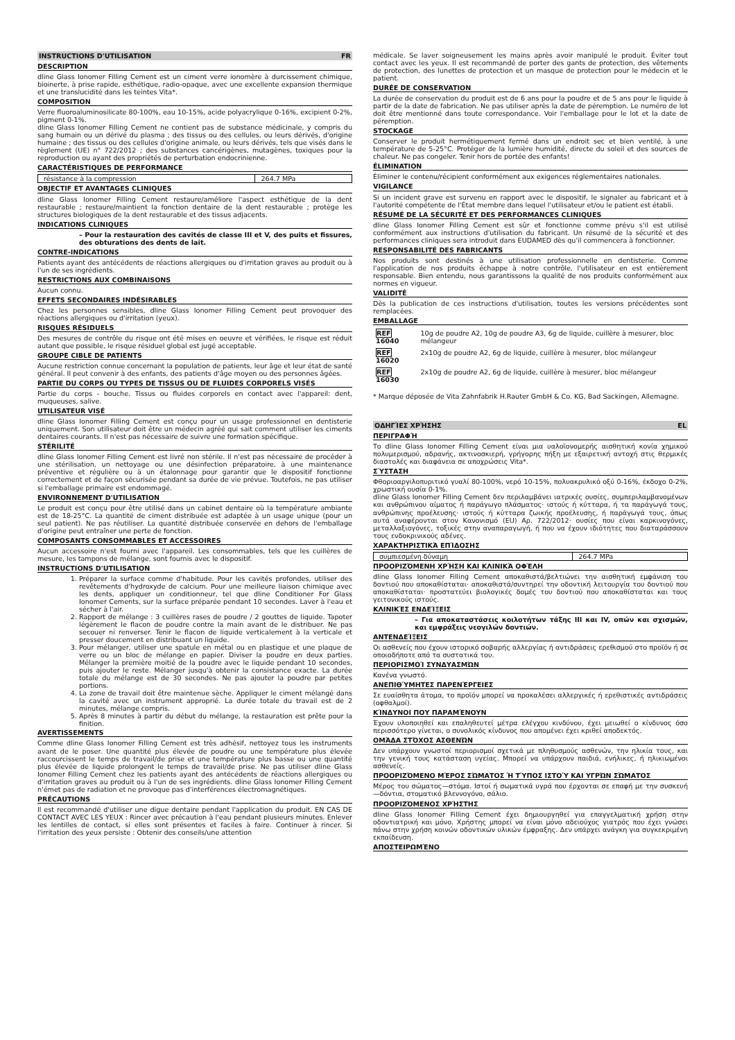INSTRUCTIONS D'UTILISATION FR
DESCRIPTION
dline Glass Ionomer Filling Cement est un ciment verre ionomère à durcissement chimique, bioinerte, à prise rapide, esthétique, radio-opaque, avec une excellente expansion thermique et une translucidité dans les teintes Vita*.
COMPOSITION
Verre fluoroaluminosilicate 80-100%, eau 10-15%, acide polyacrylique 0-16%, excipient 0-2%, pigment 0-1%.
dline Glass Ionomer Filling Cement ne contient pas de substance médicinale, y compris du sang humain ou un dérivé du plasma ; des tissus ou des cellules, ou leurs dérivés, d'origine humaine ; des tissus ou des cellules d'origine animale, ou leurs dérivés, tels que visés dans le règlement (UE) n° 722/2012 ; des substances cancérigènes, mutagènes, toxiques pour la reproduction ou ayant des propriétés de perturbation endocrinienne.
CARACTÉRISTIQUES DE PERFORMANCE
| résistance à la compression | 264.7 MPa |
OBJECTIF ET AVANTAGES CLINIQUES
dline Glass Ionomer Filling Cement restaure/améliore l'aspect esthétique de la dent restaurable ; restaure/maintient la fonction dentaire de la dent restaurable ; protège les structures biologiques de la dent restaurable et des tissus adjacents.
INDICATIONS CLINIQUES
– Pour la restauration des cavités de classe III et V, des puits et fissures, des obturations des dents de lait.
CONTRE-INDICATIONS
Patients ayant des antécédents de réactions allergiques ou d'irritation graves au produit ou à l'un de ses ingrédients.
RESTRICTIONS AUX COMBINAISONS
Aucun connu.
EFFETS SECONDAIRES INDÉSIRABLES
Chez les personnes sensibles, dline Glass Ionomer Filling Cement peut provoquer des réactions allergiques ou d'irritation (yeux).
RISQUES RÉSIDUELS
Des mesures de contrôle du risque ont été mises en oeuvre et vérifiées, le risque est réduit autant que possible, le risque résiduel global est jugé acceptable.
GROUPE CIBLE DE PATIENTS
Aucune restriction connue concernant la population de patients, leur âge et leur état de santé général. Il peut convenir à des enfants, des patients d'âge moyen ou des personnes âgées.
PARTIE DU CORPS OU TYPES DE TISSUS OU DE FLUIDES CORPORELS VISÉS
Partie du corps - bouche. Tissus ou fluides corporels en contact avec l'appareil: dent, muqueuses, salive.
UTILISATEUR VISÉ
dline Glass Ionomer Filling Cement est conçu pour un usage professionnel en dentisterie uniquement. Son utilisateur doit être un médecin agréé qui sait comment utiliser les ciments dentaires courants. Il n'est pas nécessaire de suivre une formation spécifique.
STÉRILITÉ
dline Glass Ionomer Filling Cement est livré non stérile. Il n'est pas nécessaire de procéder à une stérilisation, un nettoyage ou une désinfection préparatoire, à une maintenance préventive et régulière ou à un étalonnage pour garantir que le dispositif fonctionne correctement et de façon sécurisée pendant sa durée de vie prévue. Toutefois, ne pas utiliser si l'emballage primaire est endommagé.
ENVIRONNEMENT D'UTILISATION
Le produit est conçu pour être utilisé dans un cabinet dentaire où la température ambiante est de 18-25°C. La quantité de ciment distribuée est adaptée à un usage unique (pour un seul patient). Ne pas réutiliser. La quantité distribuée conservée en dehors de l'emballage d'origine peut entraîner une perte de fonction.
COMPOSANTS CONSOMMABLES ET ACCESSOIRES
Aucun accessoire n'est fourni avec l'appareil. Les consommables, tels que les cuillères de mesure, les tampons de mélange, sont fournis avec le dispositif.
INSTRUCTIONS D'UTILISATION
1. Préparer la surface comme d'habitude. Pour les cavités profondes, utiliser des revêtements d'hydroxyde de calcium. Pour une meilleure liaison chimique avec les dents, appliquer un conditionneur, tel que dline Conditioner For Glass Ionomer Cements, sur la surface préparée pendant 10 secondes. Laver à l'eau et sécher à l'air.
2. Rapport de mélange : 3 cuillères rases de poudre / 2 gouttes de liquide. Tapoter légèrement le flacon de poudre contre la main avant de le distribuer. Ne pas secouer ni renverser. Tenir le flacon de liquide verticalement à la verticale et presser doucement en distribuant un liquide.
3. Pour mélanger, utiliser une spatule en métal ou en plastique et une plaque de verre ou un bloc de mélange en papier. Diviser la poudre en deux parties. Mélanger la première moitié de la poudre avec le liquide pendant 10 secondes, puis ajouter le reste. Mélanger jusqu'à obtenir la consistance exacte. La durée totale du mélange est de 30 secondes. Ne pas ajouter la poudre par petites portions.
4. La zone de travail doit être maintenue sèche. Appliquer le ciment mélangé dans la cavité avec un instrument approprié. La durée totale du travail est de 2 minutes, mélange compris.
5. Après 8 minutes à partir du début du mélange, la restauration est prête pour la finition.
AVERTISSEMENTS
Comme dline Glass Ionomer Filling Cement est très adhésif, nettoyez tous les instruments avant de le poser. Une quantité plus élevée de poudre ou une température plus élevée raccourcissent le temps de travail/de prise et une température plus basse ou une quantité plus élevée de liquide prolongent le temps de travail/de prise. Ne pas utiliser dline Glass Ionomer Filling Cement chez les patients ayant des antécédents de réactions allergiques ou d'irritation graves au produit ou à l'un de ses ingrédients. dline Glass Ionomer Filling Cement n'émet pas de radiation et ne provoque pas d'interférences électromagnétiques.
PRÉCAUTIONS
Il est recommandé d'utiliser une digue dentaire pendant l'application du produit. EN CAS DE CONTACT AVEC LES YEUX : Rincer avec précaution à l'eau pendant plusieurs minutes. Enlever les lentilles de contact, si elles sont présentes et faciles à faire. Continuer à rincer. Si l'irritation des yeux persiste : Obtenir des conseils/une attention
médicale. Se laver soigneusement les mains après avoir manipulé le produit. Éviter tout contact avec les yeux. Il est recommandé de porter des gants de protection, des vêtements de protection, des lunettes de protection et un masque de protection pour le médecin et le patient.
DURÉE DE CONSERVATION
La durée de conservation du produit est de 6 ans pour la poudre et de 5 ans pour le liquide à partir de la date de fabrication. Ne pas utiliser après la date de péremption. Le numéro de lot doit être mentionné dans toute correspondance. Voir l'emballage pour le lot et la date de péremption.
STOCKAGE
Conserver le produit hermétiquement fermé dans un endroit sec et bien ventilé, à une température de 5-25°C. Protéger de la lumière humidité, directe du soleil et des sources de chaleur. Ne pas congeler. Tenir hors de portée des enfants!
ÉLIMINATION
Éliminer le contenu/récipient conformément aux exigences réglementaires nationales.
VIGILANCE
Si un incident grave est survenu en rapport avec le dispositif, le signaler au fabricant et à l'autorité compétente de l'État membre dans lequel l'utilisateur et/ou le patient est établi.
RÉSUMÉ DE LA SÉCURITÉ ET DES PERFORMANCES CLINIQUES
dline Glass Ionomer Filling Cement est sûr et fonctionne comme prévu s'il est utilisé conformément aux instructions d'utilisation du fabricant. Un résumé de la sécurité et des performances cliniques sera introduit dans EUDAMED dès qu'il commencera à fonctionner.
RESPONSABILITÉ DES FABRICANTS
Nos produits sont destinés à une utilisation professionnelle en dentisterie. Comme l'application de nos produits échappe à notre contrôle, l'utilisateur en est entièrement responsable. Bien entendu, nous garantissons la qualité de nos produits conformément aux normes en vigueur.
VALIDITÉ
Dès la publication de ces instructions d'utilisation, toutes les versions précédentes sont remplacées.
EMBALLAGE
| REF 16040 | 10g de poudre A2, 10g de poudre A3, 6g de liquide, cuillère à mesurer, bloc mélangeur |
| REF 16020 | 2x10g de poudre A2, 6g de liquide, cuillère à mesurer, bloc mélangeur |
| REF 16030 | 2x10g de poudre A2, 6g de liquide, cuillère à mesurer, bloc mélangeur |
* Marque déposée de Vita Zahnfabrik H.Rauter GmbH & Co. KG, Bad Sackingen, Allemagne.
ΟΔΗΓΊΕΣ ΧΡΉΣΗΣ EL
ΠΕΡΙΓΡΑΦΉ
Το dline Glass Ionomer Filling Cement είναι μια υαλοϊονομερής αισθητική κονία χημικού πολυμερισμού, αδρανής, ακτινοσκιερή, γρήγορης πήξη με εξαιρετική αντοχή στις θερμικές διαστολές και διαφάνεια σε αποχρώσεις Vita*.
ΣΎΣΤΑΣΗ
Φθοριοαργιλοπυριτικό γυαλί 80-100%, νερό 10-15%, πολυακρυλικό οξύ 0-16%, έκδοχο 0-2%, χρωστική ουσία 0-1%.
dline Glass Ionomer Filling Cement δεν περιλαμβάνει ιατρικές ουσίες, συμπεριλαμβανομένων και ανθρώπινου αίματος ή παράγωγο πλάσματος· ιστούς ή κύτταρα, ή τα παράγωγά τους, ανθρώπινης προέλευσης· ιστούς ή κύτταρα ζωικής προέλευσης, ή παράγωγά τους, όπως αυτά αναφέρονται στον Κανονισμό (ΕU) Αρ. 722/2012· ουσίες που είναι καρκινογόνες, μεταλλαξιογόνες, τοξικές στην αναπαραγωγή, ή που να έχουν ιδιότητες που διαταράσσουν τους ενδοκρινικούς αδένες.
ΧΑΡΑΚΤΗΡΙΣΤΙΚΆ ΕΠΊΔΟΣΗΣ
| συμπιεσμένη δύναμη | 264.7 MPa |
ΠΡΟΟΡΙΖΌΜΕΝΗ ΧΡΉΣΗ ΚΑΙ ΚΛΙΝΙΚΆ ΟΦΈΛΗ
dline Glass Ionomer Filling Cement αποκαθιστά/βελτιώνει την αισθητική εμφάνιση του δοντιού που αποκαθίσταται· αποκαθιστά/συντηρεί την οδοντική λειτουργία του δοντιού που αποκαθίσταται· προστατεύει βιολογικές δομές του δοντιού που αποκαθίσταται και τους γειτονικούς ιστούς.
ΚΛΙΝΙΚΈΣ ΕΝΔΕΊΞΕΙΣ
– Για αποκαταστάσεις κοιλοτήτων τάξης III και IV, οπών και σχισμών, και εμφράξεις νεογιλών δοντιών.
ΑΝΤΕΝΔΕΊΞΕΙΣ
Οι ασθενείς που έχουν ιστορικό σοβαρής αλλεργίας ή αντιδράσεις ερεθισμού στο προϊόν ή σε οποιοδήποτε από τα συστατικά του.
ΠΕΡΙΟΡΙΣΜΟΊ ΣΥΝΔΥΑΣΜΏΝ
Κανένα γνωστό.
ΑΝΕΠΙΘΎΜΗΤΕΣ ΠΑΡΕΝΈΡΓΕΙΕΣ
Σε ευαίσθητα άτομα, το προϊόν μπορεί να προκαλέσει αλλεργικές ή ερεθιστικές αντιδράσεις (οφθαλμοί).
ΚΊΝΔΥΝΟΙ ΠΟΥ ΠΑΡΑΜΈΝΟΥΝ
Έχουν υλοποιηθεί και επαληθευτεί μέτρα ελέγχου κινδύνου, έχει μειωθεί ο κίνδυνος όσο περισσότερο γίνεται, ο συνολικός κίνδυνος που απομένει έχει κριθεί αποδεκτός.
ΟΜΆΔΑ ΣΤΌΧΟΣ ΑΣΘΕΝΏΝ
Δεν υπάρχουν γνωστοί περιορισμοί σχετικά με πληθυσμούς ασθενών, την ηλικία τους, και την γενική τους κατάσταση υγείας. Μπορεί να υπάρχουν παιδιά, ενήλικες, ή ηλικιωμένοι ασθενείς.
ΠΡΟΟΡΙΖΌΜΕΝΟ ΜΈΡΟΣ ΣΏΜΑΤΟΣ Ή ΤΎΠΟΣ ΙΣΤΟΎ ΚΑΙ ΥΓΡΏΝ ΣΏΜΑΤΟΣ
Μέρος του σώματος—στόμα. Ιστοί ή σωματικά υγρά που έρχονται σε επαφή με την συσκευή—δόντια, στοματικό βλεννογόνο, σάλιο.
ΠΡΟΟΡΙΖΌΜΕΝΟΣ ΧΡΉΣΤΗΣ
dline Glass Ionomer Filling Cement έχει δημιουργηθεί για επαγγελματική χρήση στην οδοντιατρική και μόνο. Χρήστης μπορεί να είναι μόνο αδειούχος γιατρός που έχει γνώσει πάνω στην χρήση κοινών οδοντικών υλικών έμφραξης. Δεν υπάρχει ανάγκη για συγκεκριμένη εκπαίδευση.
ΑΠΟΣΤΕΙΡΩΜΈΝΟ